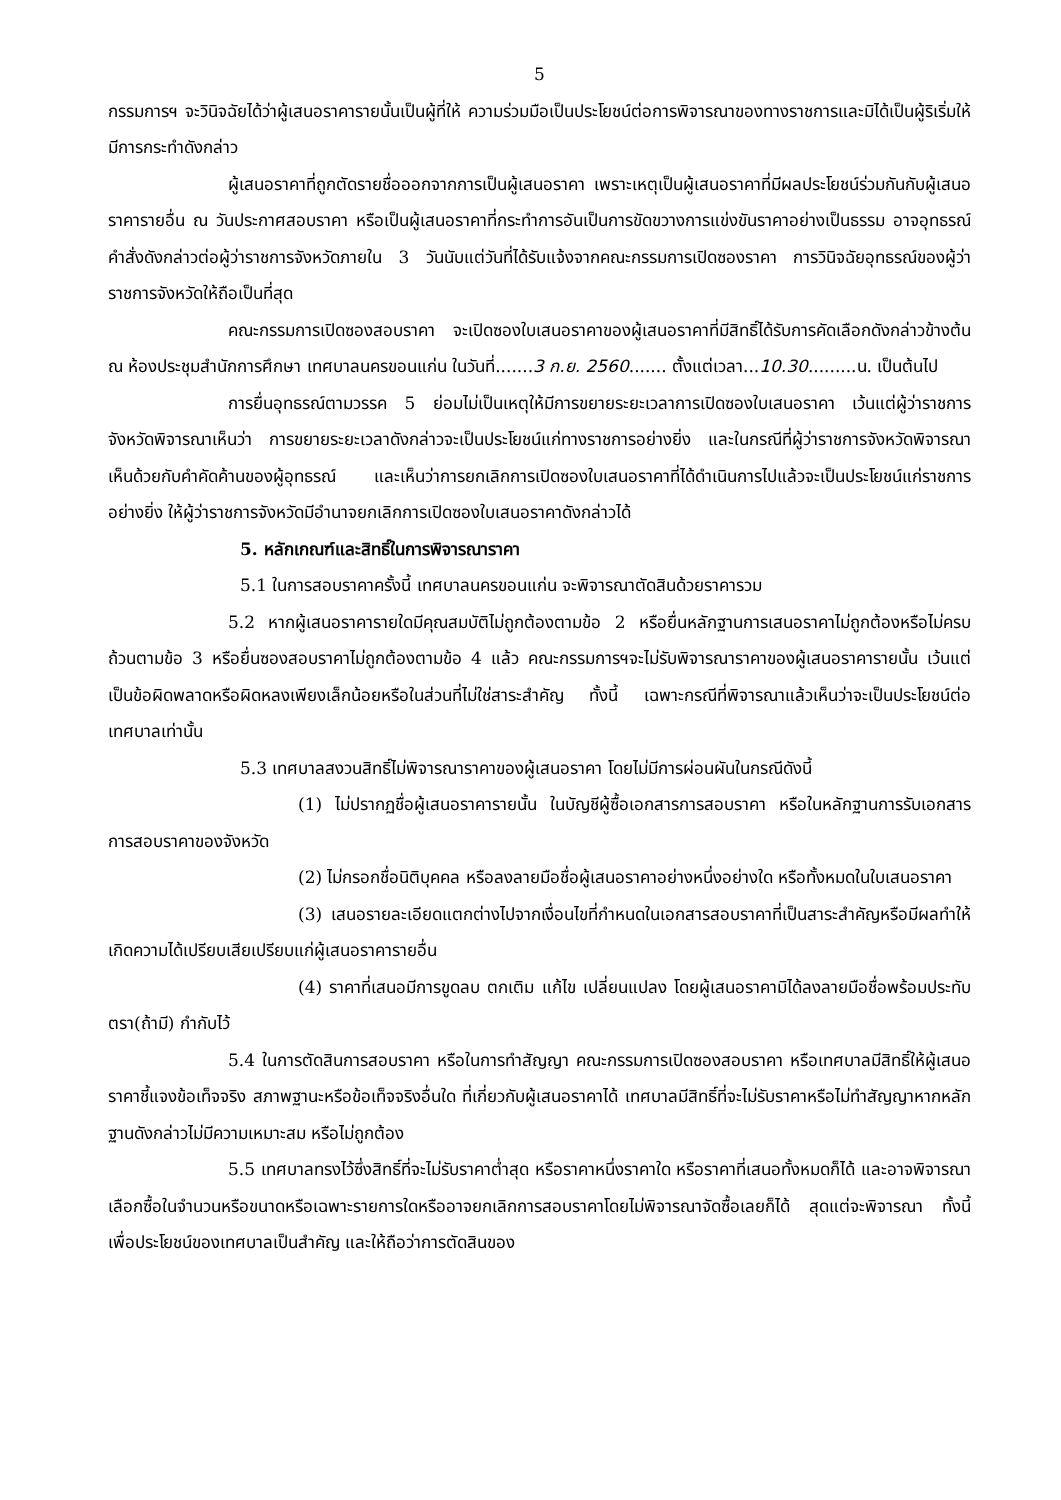5
กรรมการฯ จะวินิจฉัยได้ว่าผู้เสนอราคารายนั้นเป็นผู้ที่ให้ ความร่วมมือเป็นประโยชน์ต่อการพิจารณาของทางราชการและมิได้เป็นผู้ริเริ่มให้มีการกระทำดังกล่าว
ผู้เสนอราคาที่ถูกตัดรายชื่อออกจากการเป็นผู้เสนอราคา เพราะเหตุเป็นผู้เสนอราคาที่มีผลประโยชน์ร่วมกันกับผู้เสนอราคารายอื่น ณ วันประกาศสอบราคา หรือเป็นผู้เสนอราคาที่กระทำการอันเป็นการขัดขวางการแข่งขันราคาอย่างเป็นธรรม อาจอุทธรณ์คำสั่งดังกล่าวต่อผู้ว่าราชการจังหวัดภายใน 3 วันนับแต่วันที่ได้รับแจ้งจากคณะกรรมการเปิดซองราคา การวินิจฉัยอุทธรณ์ของผู้ว่าราชการจังหวัดให้ถือเป็นที่สุด
คณะกรรมการเปิดซองสอบราคา จะเปิดซองใบเสนอราคาของผู้เสนอราคาที่มีสิทธิ์ได้รับการคัดเลือกดังกล่าวข้างต้น ณ ห้องประชุมสำนักการศึกษา เทศบาลนครขอนแก่น ในวันที่.......3 ก.ย. 2560....... ตั้งแต่เวลา...10.30.........น. เป็นต้นไป
การยื่นอุทธรณ์ตามวรรค 5 ย่อมไม่เป็นเหตุให้มีการขยายระยะเวลาการเปิดซองใบเสนอราคา เว้นแต่ผู้ว่าราชการจังหวัดพิจารณาเห็นว่า การขยายระยะเวลาดังกล่าวจะเป็นประโยชน์แก่ทางราชการอย่างยิ่ง และในกรณีที่ผู้ว่าราชการจังหวัดพิจารณาเห็นด้วยกับคำคัดค้านของผู้อุทธรณ์ และเห็นว่าการยกเลิกการเปิดซองใบเสนอราคาที่ได้ดำเนินการไปแล้วจะเป็นประโยชน์แก่ราชการอย่างยิ่ง ให้ผู้ว่าราชการจังหวัดมีอำนาจยกเลิกการเปิดซองใบเสนอราคาดังกล่าวได้
5. หลักเกณฑ์และสิทธิ์ในการพิจารณาราคา
5.1 ในการสอบราคาครั้งนี้ เทศบาลนครขอนแก่น จะพิจารณาตัดสินด้วยราคารวม
5.2 หากผู้เสนอราคารายใดมีคุณสมบัติไม่ถูกต้องตามข้อ 2 หรือยื่นหลักฐานการเสนอราคาไม่ถูกต้องหรือไม่ครบถ้วนตามข้อ 3 หรือยื่นซองสอบราคาไม่ถูกต้องตามข้อ 4 แล้ว คณะกรรมการฯจะไม่รับพิจารณาราคาของผู้เสนอราคารายนั้น เว้นแต่เป็นข้อผิดพลาดหรือผิดหลงเพียงเล็กน้อยหรือในส่วนที่ไม่ใช่สาระสำคัญ ทั้งนี้ เฉพาะกรณีที่พิจารณาแล้วเห็นว่าจะเป็นประโยชน์ต่อเทศบาลเท่านั้น
5.3 เทศบาลสงวนสิทธิ์ไม่พิจารณาราคาของผู้เสนอราคา โดยไม่มีการผ่อนผันในกรณีดังนี้
(1) ไม่ปรากฏชื่อผู้เสนอราคารายนั้น ในบัญชีผู้ซื้อเอกสารการสอบราคา หรือในหลักฐานการรับเอกสารการสอบราคาของจังหวัด
(2) ไม่กรอกชื่อนิติบุคคล หรือลงลายมือชื่อผู้เสนอราคาอย่างหนึ่งอย่างใด หรือทั้งหมดในใบเสนอราคา
(3) เสนอรายละเอียดแตกต่างไปจากเงื่อนไขที่กำหนดในเอกสารสอบราคาที่เป็นสาระสำคัญหรือมีผลทำให้เกิดความได้เปรียบเสียเปรียบแก่ผู้เสนอราคารายอื่น
(4) ราคาที่เสนอมีการขูดลบ ตกเติม แก้ไข เปลี่ยนแปลง โดยผู้เสนอราคามิได้ลงลายมือชื่อพร้อมประทับตรา(ถ้ามี) กำกับไว้
5.4 ในการตัดสินการสอบราคา หรือในการทำสัญญา คณะกรรมการเปิดซองสอบราคา หรือเทศบาลมีสิทธิ์ให้ผู้เสนอราคาชี้แจงข้อเท็จจริง สภาพฐานะหรือข้อเท็จจริงอื่นใด ที่เกี่ยวกับผู้เสนอราคาได้ เทศบาลมีสิทธิ์ที่จะไม่รับราคาหรือไม่ทำสัญญาหากหลักฐานดังกล่าวไม่มีความเหมาะสม หรือไม่ถูกต้อง
5.5 เทศบาลทรงไว้ซึ่งสิทธิ์ที่จะไม่รับราคาต่ำสุด หรือราคาหนึ่งราคาใด หรือราคาที่เสนอทั้งหมดก็ได้ และอาจพิจารณาเลือกซื้อในจำนวนหรือขนาดหรือเฉพาะรายการใดหรืออาจยกเลิกการสอบราคาโดยไม่พิจารณาจัดซื้อเลยก็ได้ สุดแต่จะพิจารณา ทั้งนี้ เพื่อประโยชน์ของเทศบาลเป็นสำคัญ และให้ถือว่าการตัดสินของ